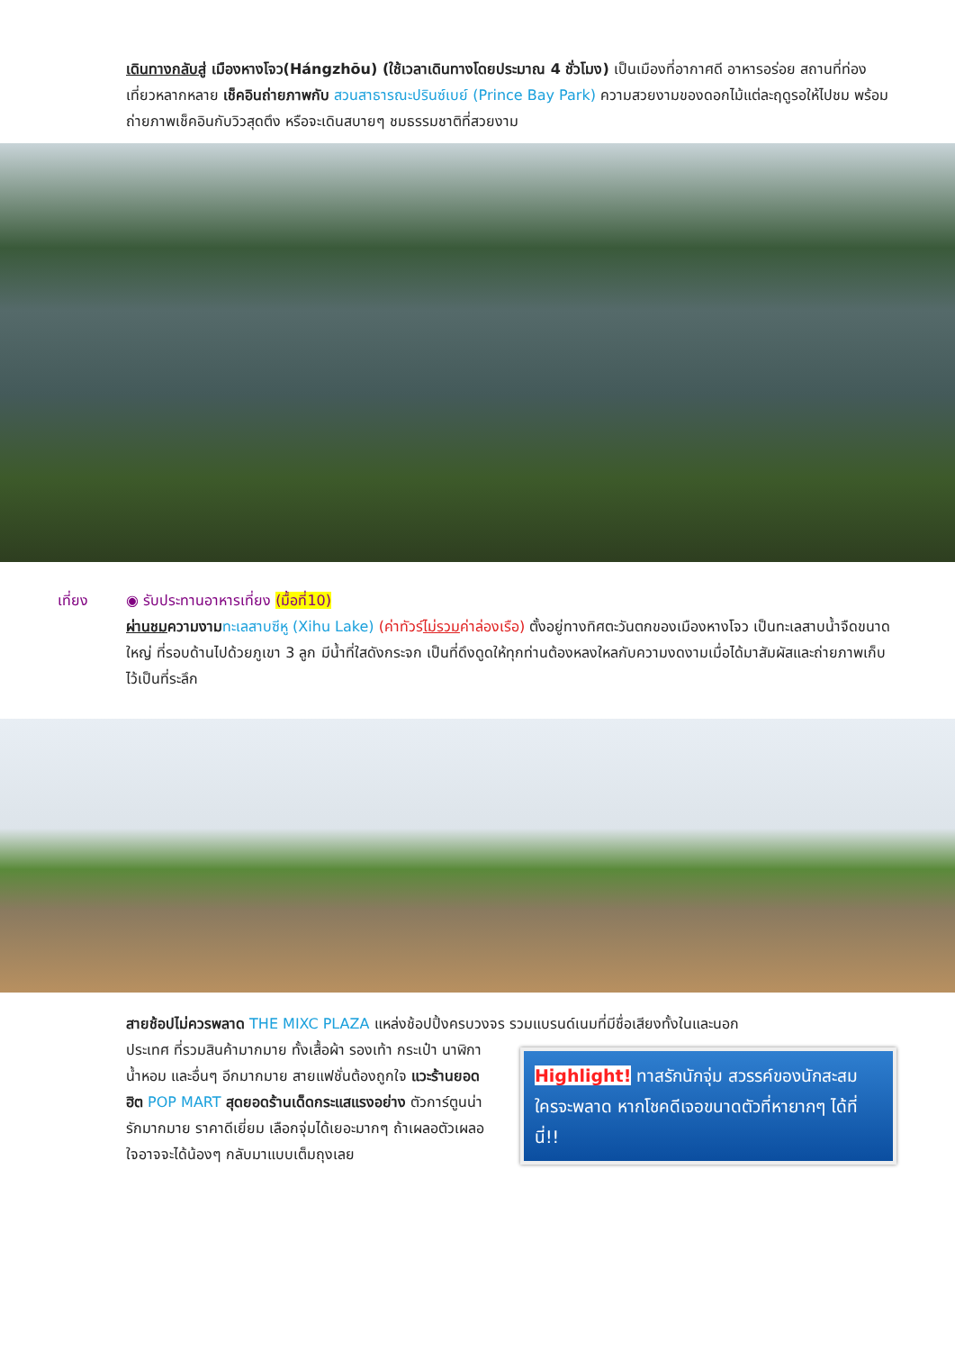เดินทางกลับสู่ เมืองหางโจว(Hángzhōu) (ใช้เวลาเดินทางโดยประมาณ 4 ชั่วโมง) เป็นเมืองที่อากาศดี อาหารอร่อย สถานที่ท่องเที่ยวหลากหลาย เช็คอินถ่ายภาพกับ สวนสาธารณะปรินซ์เบย์ (Prince Bay Park) ความสวยงามของดอกไม้แต่ละฤดูรอให้ไปชม พร้อมถ่ายภาพเช็คอินกับวิวสุดตึง หรือจะเดินสบายๆ ชมธรรมชาติที่สวยงาม
เที่ยง ◉ รับประทานอาหารเที่ยง (มื้อที่10)
ผ่านชมความงาม ทะเลสาบซีหู (Xihu Lake) (ค่าทัวร์ไม่รวมค่าล่องเรือ) ตั้งอยู่ทางทิศตะวันตกของเมืองหางโจว เป็นทะเลสาบน้ำจืดขนาดใหญ่ ที่รอบด้านไปด้วยภูเขา 3 ลูก มีน้ำที่ใสดังกระจก เป็นที่ดึงดูดให้ทุกท่านต้องหลงใหลกับความงดงามเมื่อได้มาสัมผัสและถ่ายภาพเก็บไว้เป็นที่ระลึก
สายช้อปไม่ควรพลาด THE MIXC PLAZA แหล่งช้อปปิ้งครบวงจร รวมแบรนด์เนมที่มีชื่อเสียงทั้งในและนอก
ประเทศ ที่รวมสินค้ามากมาย ทั้งเสื้อผ้า รองเท้า กระเป๋า นาฬิกา น้ำหอม และอื่นๆ อีกมากมาย สายแฟชั่นต้องถูกใจ แวะร้านยอดฮิต POP MART สุดยอดร้านเด็ดกระแสแรงอย่าง ตัวการ์ตูนน่ารักมากมาย ราคาดีเยี่ยม เลือกจุ่มได้เยอะมากๆ ถ้าเผลอตัวเผลอใจอาจจะได้น้องๆ กลับมาแบบเต็มถุงเลย
Highlight! ทาสรักนักจุ่ม สวรรค์ของนักสะสม ใครจะพลาด หากโชคดีเจอขนาดตัวที่หายากๆ ได้ที่นี่!!